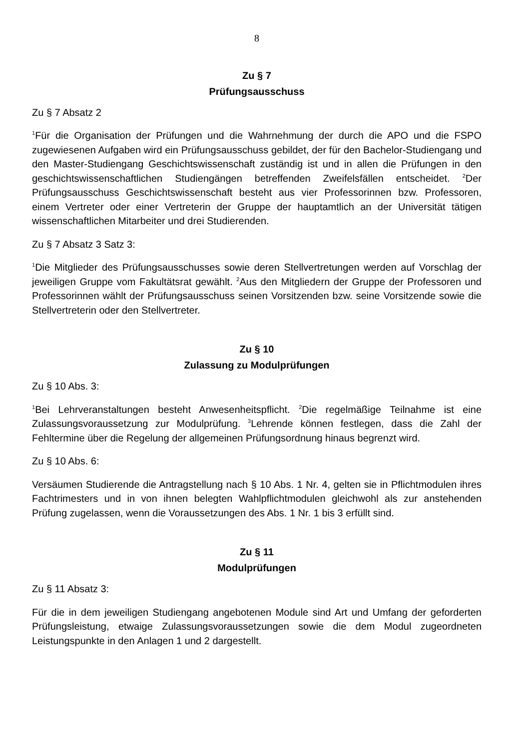8
Zu § 7
Prüfungsausschuss
Zu § 7 Absatz 2
<sup>1</sup> Für die Organisation der Prüfungen und die Wahrnehmung der durch die APO und die FSPO zugewiesenen Aufgaben wird ein Prüfungsausschuss gebildet, der für den Bachelor-Studiengang und den Master-Studiengang Geschichtswissenschaft zuständig ist und in allen die Prüfungen in den geschichtswissenschaftlichen Studiengängen betreffenden Zweifelsfällen entscheidet. <sup>2</sup>Der Prüfungsausschuss Geschichtswissenschaft besteht aus vier Professorinnen bzw. Professoren, einem Vertreter oder einer Vertreterin der Gruppe der hauptamtlich an der Universität tätigen wissenschaftlichen Mitarbeiter und drei Studierenden.
Zu § 7 Absatz 3 Satz 3:
<sup>1</sup> Die Mitglieder des Prüfungsausschusses sowie deren Stellvertretungen werden auf Vorschlag der jeweiligen Gruppe vom Fakultätsrat gewählt. <sup>2</sup>Aus den Mitgliedern der Gruppe der Professoren und Professorinnen wählt der Prüfungsausschuss seinen Vorsitzenden bzw. seine Vorsitzende sowie die Stellvertreterin oder den Stellvertreter.
Zu § 10
Zulassung zu Modulprüfungen
Zu § 10 Abs. 3:
<sup>1</sup> Bei Lehrveranstaltungen besteht Anwesenheitspflicht. <sup>2</sup>Die regelmäßige Teilnahme ist eine Zulassungsvoraussetzung zur Modulprüfung. <sup>3</sup>Lehrende können festlegen, dass die Zahl der Fehltermine über die Regelung der allgemeinen Prüfungsordnung hinaus begrenzt wird.
Zu § 10 Abs. 6:
Versäumen Studierende die Antragstellung nach § 10 Abs. 1 Nr. 4, gelten sie in Pflichtmodulen ihres Fachtrimesters und in von ihnen belegten Wahlpflichtmodulen gleichwohl als zur anstehenden Prüfung zugelassen, wenn die Voraussetzungen des Abs. 1 Nr. 1 bis 3 erfüllt sind.
Zu § 11
Modulprüfungen
Zu § 11 Absatz 3:
Für die in dem jeweiligen Studiengang angebotenen Module sind Art und Umfang der geforderten Prüfungsleistung, etwaige Zulassungsvoraussetzungen sowie die dem Modul zugeordneten Leistungspunkte in den Anlagen 1 und 2 dargestellt.